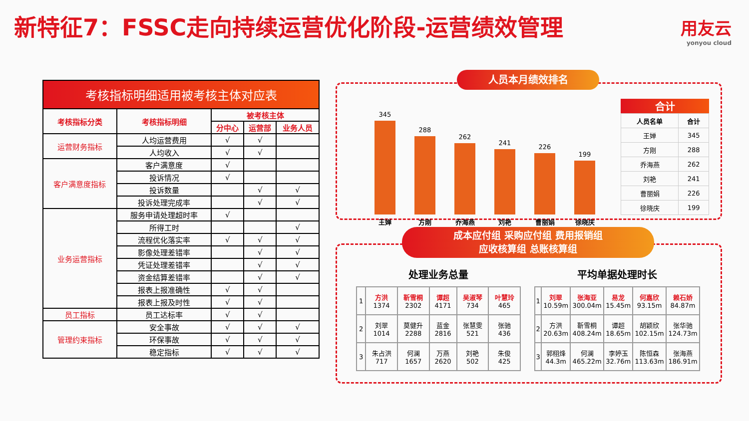新特征7：FSSC走向持续运营优化阶段-运营绩效管理
用友云
yonyou cloud
考核指标明细适用被考核主体对应表
| 考核指标分类 | 考核指标明细 | 被考核主体 | | |
| --- | --- | --- | --- | --- |
| | | 分中心 | 运营部 | 业务人员 |
| 运营财务指标 | 人均运营费用 | √ | √ | |
| | 人均收入 | √ | √ | |
| 客户满意度指标 | 客户满意度 | √ | | |
| | 投诉情况 | √ | | |
| | 投诉数量 | | √ | √ |
| | 投诉处理完成率 | | √ | √ |
| 业务运营指标 | 服务申请处理超时率 | √ | | |
| | 所得工时 | | | √ |
| | 流程优化落实率 | √ | √ | √ |
| | 影像处理差错率 | | √ | √ |
| | 凭证处理差错率 | | √ | √ |
| | 资金结算差错率 | | √ | √ |
| | 报表上报准确性 | √ | √ | |
| | 报表上报及时性 | √ | √ | |
| 员工指标 | 员工达标率 | √ | √ | |
| 管理约束指标 | 安全事故 | √ | √ | √ |
| | 环保事故 | √ | √ | √ |
| | 稳定指标 | √ | √ | √ |
人员本月绩效排名
345
王婵
288
方刚
262
乔海燕
241
刘艳
226
曹丽娟
199
徐晓庆
合计
| 人员名单 | 合计 |
| 王婵 | 345 |
| 方刚 | 288 |
| 乔海燕 | 262 |
| 刘艳 | 241 |
| 曹丽娟 | 226 |
| 徐晓庆 | 199 |
成本应付组 采购应付组 费用报销组
应收核算组 总账核算组
处理业务总量
| 1 | 方洪 1374 | 靳雪桐 2302 | 谭超 4171 | 吴淑琴 734 | 叶慧玲 465 |
| 2 | 刘翠 1014 | 莫健升 2288 | 蓝金 2816 | 张慧雯 521 | 张驰 436 |
| 3 | 朱占洪 717 | 何澜 1657 | 万燕 2620 | 刘艳 502 | 朱俊 425 |
平均单据处理时长
| 1 | 刘翠 10.59m | 张海亚 300.04m | 易龙 15.45m | 何嘉欣 93.15m | 赖石娇 84.87m |
| 2 | 方洪 20.63m | 靳雪桐 408.24m | 谭超 18.65m | 胡颖欣 102.15m | 张华驰 124.73m |
| 3 | 郭栩烽 44.3m | 何澜 465.22m | 李婷玉 32.76m | 陈恒森 113.63m | 张海燕 186.91m |